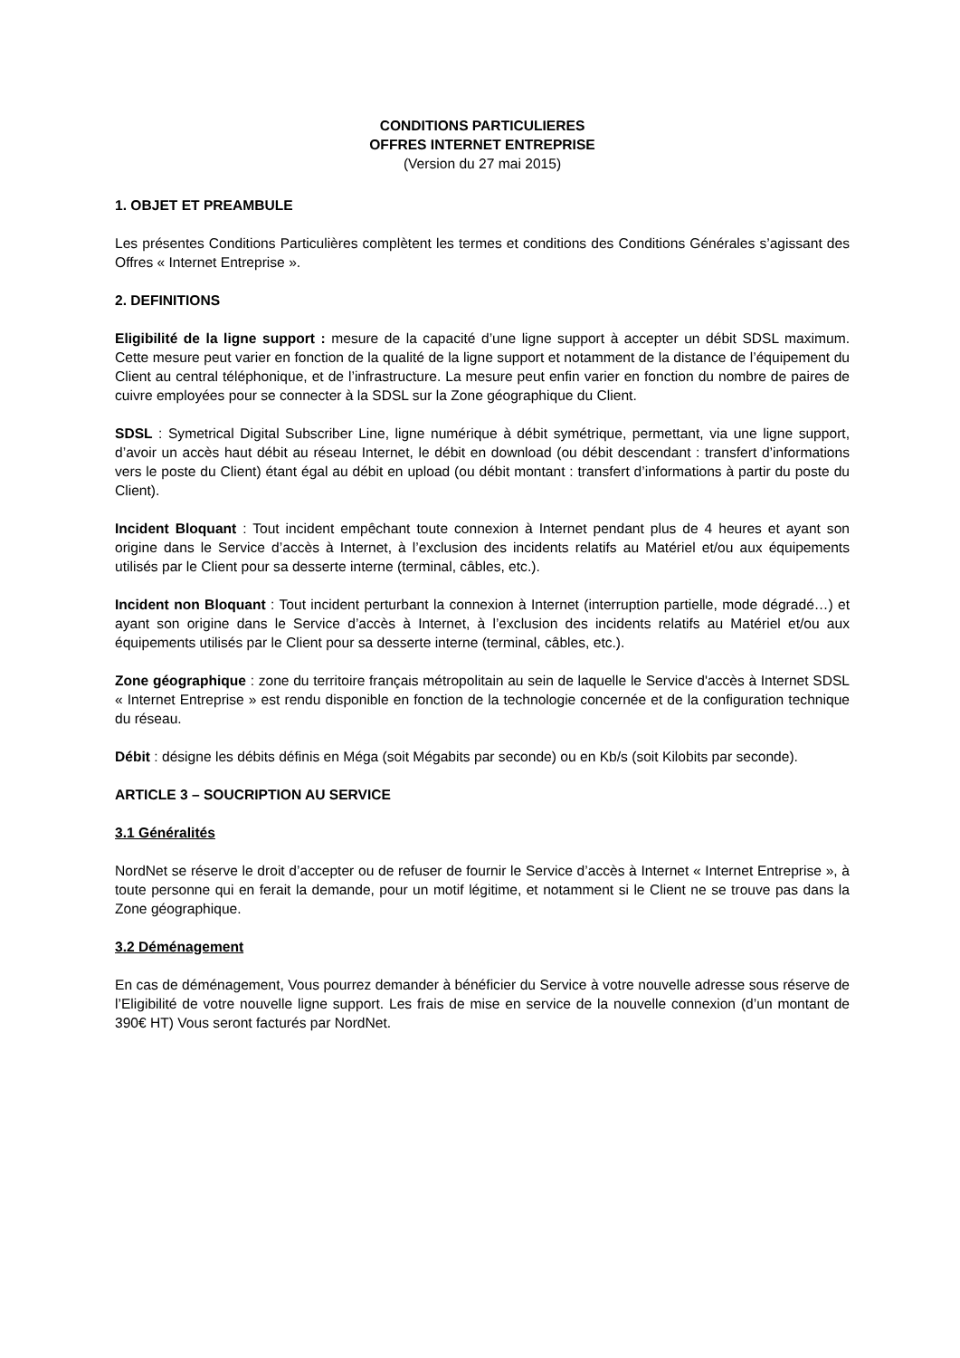CONDITIONS PARTICULIERES
OFFRES INTERNET ENTREPRISE
(Version du 27 mai 2015)
1. OBJET ET PREAMBULE
Les présentes Conditions Particulières complètent les termes et conditions des Conditions Générales s’agissant des Offres « Internet Entreprise ».
2. DEFINITIONS
Eligibilité de la ligne support : mesure de la capacité d’une ligne support à accepter un débit SDSL maximum. Cette mesure peut varier en fonction de la qualité de la ligne support et notamment de la distance de l’équipement du Client au central téléphonique, et de l’infrastructure. La mesure peut enfin varier en fonction du nombre de paires de cuivre employées pour se connecter à la SDSL sur la Zone géographique du Client.
SDSL : Symetrical Digital Subscriber Line, ligne numérique à débit symétrique, permettant, via une ligne support, d’avoir un accès haut débit au réseau Internet, le débit en download (ou débit descendant : transfert d’informations vers le poste du Client) étant égal au débit en upload (ou débit montant : transfert d’informations à partir du poste du Client).
Incident Bloquant : Tout incident empêchant toute connexion à Internet pendant plus de 4 heures et ayant son origine dans le Service d’accès à Internet, à l’exclusion des incidents relatifs au Matériel et/ou aux équipements utilisés par le Client pour sa desserte interne (terminal, câbles, etc.).
Incident non Bloquant : Tout incident perturbant la connexion à Internet (interruption partielle, mode dégradé…) et ayant son origine dans le Service d’accès à Internet, à l’exclusion des incidents relatifs au Matériel et/ou aux équipements utilisés par le Client pour sa desserte interne (terminal, câbles, etc.).
Zone géographique : zone du territoire français métropolitain au sein de laquelle le Service d'accès à Internet SDSL « Internet Entreprise » est rendu disponible en fonction de la technologie concernée et de la configuration technique du réseau.
Débit : désigne les débits définis en Méga (soit Mégabits par seconde) ou en Kb/s (soit Kilobits par seconde).
ARTICLE 3 – SOUCRIPTION AU SERVICE
3.1 Généralités
NordNet se réserve le droit d’accepter ou de refuser de fournir le Service d’accès à Internet « Internet Entreprise », à toute personne qui en ferait la demande, pour un motif légitime, et notamment si le Client ne se trouve pas dans la Zone géographique.
3.2 Déménagement
En cas de déménagement, Vous pourrez demander à bénéficier du Service à votre nouvelle adresse sous réserve de l’Eligibilité de votre nouvelle ligne support. Les frais de mise en service de la nouvelle connexion (d’un montant de 390€ HT) Vous seront facturés par NordNet.